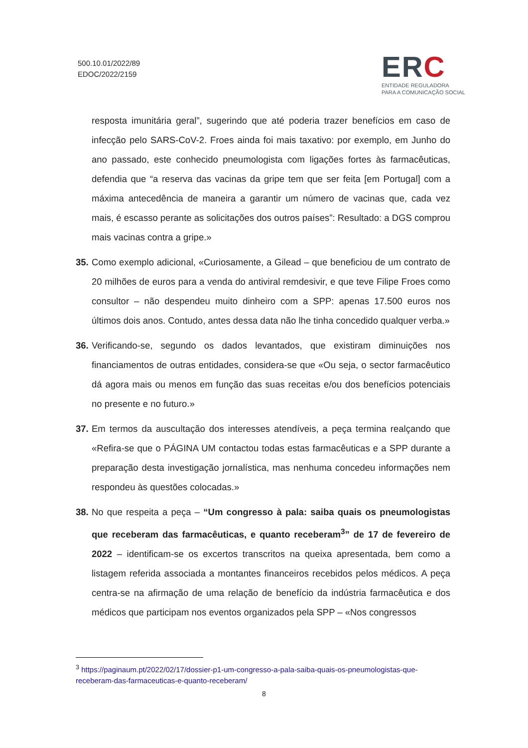500.10.01/2022/89
EDOC/2022/2159
ERC
ENTIDADE REGULADORA
PARA A COMUNICAÇÃO SOCIAL
resposta imunitária geral”, sugerindo que até poderia trazer benefícios em caso de infecção pelo SARS-CoV-2. Froes ainda foi mais taxativo: por exemplo, em Junho do ano passado, este conhecido pneumologista com ligações fortes às farmacêuticas, defendia que “a reserva das vacinas da gripe tem que ser feita [em Portugal] com a máxima antecedência de maneira a garantir um número de vacinas que, cada vez mais, é escasso perante as solicitações dos outros países”: Resultado: a DGS comprou mais vacinas contra a gripe.»
35. Como exemplo adicional, «Curiosamente, a Gilead – que beneficiou de um contrato de 20 milhões de euros para a venda do antiviral remdesivir, e que teve Filipe Froes como consultor – não despendeu muito dinheiro com a SPP: apenas 17.500 euros nos últimos dois anos. Contudo, antes dessa data não lhe tinha concedido qualquer verba.»
36. Verificando-se, segundo os dados levantados, que existiram diminuições nos financiamentos de outras entidades, considera-se que «Ou seja, o sector farmacêutico dá agora mais ou menos em função das suas receitas e/ou dos benefícios potenciais no presente e no futuro.»
37. Em termos da auscultação dos interesses atendíveis, a peça termina realçando que «Refira-se que o PÁGINA UM contactou todas estas farmacêuticas e a SPP durante a preparação desta investigação jornalística, mas nenhuma concedeu informações nem respondeu às questões colocadas.»
38. No que respeita a peça – “Um congresso à pala: saiba quais os pneumologistas que receberam das farmacêuticas, e quanto receberam<sup>3</sup>” de 17 de fevereiro de 2022 – identificam-se os excertos transcritos na queixa apresentada, bem como a listagem referida associada a montantes financeiros recebidos pelos médicos. A peça centra-se na afirmação de uma relação de benefício da indústria farmacêutica e dos médicos que participam nos eventos organizados pela SPP – «Nos congressos
<sup>3</sup> https://paginaum.pt/2022/02/17/dossier-p1-um-congresso-a-pala-saiba-quais-os-pneumologistas-que-receberam-das-farmaceuticas-e-quanto-receberam/
8